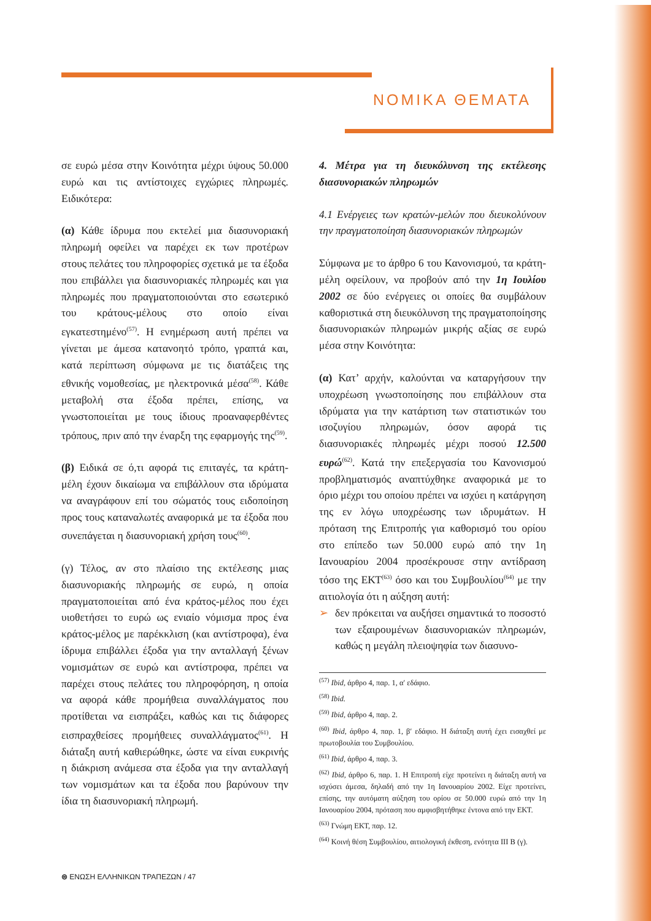ΝΟΜΙΚΑ ΘΕΜΑΤΑ
σε ευρώ μέσα στην Κοινότητα μέχρι ύψους 50.000 ευρώ και τις αντίστοιχες εγχώριες πληρωμές. Ειδικότερα:
(α) Κάθε ίδρυμα που εκτελεί μια διασυνοριακή πληρωμή οφείλει να παρέχει εκ των προτέρων στους πελάτες του πληροφορίες σχετικά με τα έξοδα που επιβάλλει για διασυνοριακές πληρωμές και για πληρωμές που πραγματοποιούνται στο εσωτερικό του κράτους-μέλους στο οποίο είναι εγκατεστημένο<sup>(57)</sup>. Η ενημέρωση αυτή πρέπει να γίνεται με άμεσα κατανοητό τρόπο, γραπτά και, κατά περίπτωση σύμφωνα με τις διατάξεις της εθνικής νομοθεσίας, με ηλεκτρονικά μέσα<sup>(58)</sup>. Κάθε μεταβολή στα έξοδα πρέπει, επίσης, να γνωστοποιείται με τους ίδιους προαναφερθέντες τρόπους, πριν από την έναρξη της εφαρμογής της<sup>(59)</sup>.
(β) Ειδικά σε ό,τι αφορά τις επιταγές, τα κράτη-μέλη έχουν δικαίωμα να επιβάλλουν στα ιδρύματα να αναγράφουν επί του σώματός τους ειδοποίηση προς τους καταναλωτές αναφορικά με τα έξοδα που συνεπάγεται η διασυνοριακή χρήση τους<sup>(60)</sup>.
(γ) Τέλος, αν στο πλαίσιο της εκτέλεσης μιας διασυνοριακής πληρωμής σε ευρώ, η οποία πραγματοποιείται από ένα κράτος-μέλος που έχει υιοθετήσει το ευρώ ως ενιαίο νόμισμα προς ένα κράτος-μέλος με παρέκκλιση (και αντίστροφα), ένα ίδρυμα επιβάλλει έξοδα για την ανταλλαγή ξένων νομισμάτων σε ευρώ και αντίστροφα, πρέπει να παρέχει στους πελάτες του πληροφόρηση, η οποία να αφορά κάθε προμήθεια συναλλάγματος που προτίθεται να εισπράξει, καθώς και τις διάφορες εισπραχθείσες προμήθειες συναλλάγματος<sup>(61)</sup>. Η διάταξη αυτή καθιερώθηκε, ώστε να είναι ευκρινής η διάκριση ανάμεσα στα έξοδα για την ανταλλαγή των νομισμάτων και τα έξοδα που βαρύνουν την ίδια τη διασυνοριακή πληρωμή.
4. Μέτρα για τη διευκόλυνση της εκτέλεσης διασυνοριακών πληρωμών
4.1 Ενέργειες των κρατών-μελών που διευκολύνουν την πραγματοποίηση διασυνοριακών πληρωμών
Σύμφωνα με το άρθρο 6 του Κανονισμού, τα κράτη-μέλη οφείλουν, να προβούν από την 1η Ιουλίου 2002 σε δύο ενέργειες οι οποίες θα συμβάλουν καθοριστικά στη διευκόλυνση της πραγματοποίησης διασυνοριακών πληρωμών μικρής αξίας σε ευρώ μέσα στην Κοινότητα:
(α) Κατ’ αρχήν, καλούνται να καταργήσουν την υποχρέωση γνωστοποίησης που επιβάλλουν στα ιδρύματα για την κατάρτιση των στατιστικών του ισοζυγίου πληρωμών, όσον αφορά τις διασυνοριακές πληρωμές μέχρι ποσού 12.500 ευρώ<sup>(62)</sup>. Κατά την επεξεργασία του Κανονισμού προβληματισμός αναπτύχθηκε αναφορικά με το όριο μέχρι του οποίου πρέπει να ισχύει η κατάργηση της εν λόγω υποχρέωσης των ιδρυμάτων. Η πρόταση της Επιτροπής για καθορισμό του ορίου στο επίπεδο των 50.000 ευρώ από την 1η Ιανουαρίου 2004 προσέκρουσε στην αντίδραση τόσο της ΕΚΤ<sup>(63)</sup> όσο και του Συμβουλίου<sup>(64)</sup> με την αιτιολογία ότι η αύξηση αυτή:
➢ δεν πρόκειται να αυξήσει σημαντικά το ποσοστό των εξαιρουμένων διασυνοριακών πληρωμών, καθώς η μεγάλη πλειοψηφία των διασυνο-
<sup>(57)</sup> Ibid, άρθρο 4, παρ. 1, α′ εδάφιο.
<sup>(58)</sup> Ibid.
<sup>(59)</sup> Ibid, άρθρο 4, παρ. 2.
<sup>(60)</sup> Ibid, άρθρο 4, παρ. 1, β′ εδάφιο. Η διάταξη αυτή έχει εισαχθεί με πρωτοβουλία του Συμβουλίου.
<sup>(61)</sup> Ibid, άρθρο 4, παρ. 3.
<sup>(62)</sup> Ibid, άρθρο 6, παρ. 1. Η Επιτροπή είχε προτείνει η διάταξη αυτή να ισχύσει άμεσα, δηλαδή από την 1η Ιανουαρίου 2002. Είχε προτείνει, επίσης, την αυτόματη αύξηση του ορίου σε 50.000 ευρώ από την 1η Ιανουαρίου 2004, πρόταση που αμφισβητήθηκε έντονα από την ΕΚΤ.
<sup>(63)</sup> Γνώμη ΕΚΤ, παρ. 12.
<sup>(64)</sup> Κοινή θέση Συμβουλίου, αιτιολογική έκθεση, ενότητα ΙΙΙ Β (γ).
⊜ ΕΝΩΣΗ ΕΛΛΗΝΙΚΩΝ ΤΡΑΠΕΖΩΝ / 47